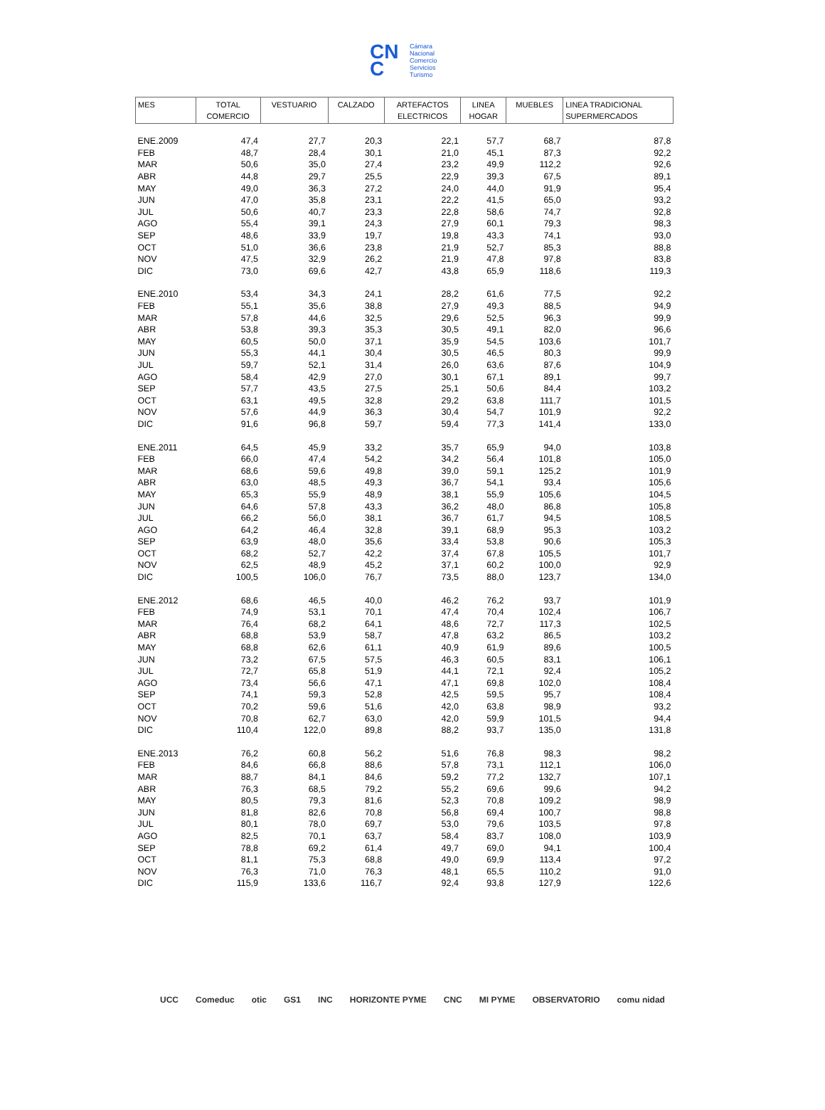CN
C
Cámara
Nacional
Comercio
Servicios
Turismo
| MES | TOTAL COMERCIO | VESTUARIO | CALZADO | ARTEFACTOS ELECTRICOS | LINEA HOGAR | MUEBLES | LINEA TRADICIONAL SUPERMERCADOS |
| --- | --- | --- | --- | --- | --- | --- | --- |
| ENE.2009 | 47,4 | 27,7 | 20,3 | 22,1 | 57,7 | 68,7 | 87,8 |
| FEB | 48,7 | 28,4 | 30,1 | 21,0 | 45,1 | 87,3 | 92,2 |
| MAR | 50,6 | 35,0 | 27,4 | 23,2 | 49,9 | 112,2 | 92,6 |
| ABR | 44,8 | 29,7 | 25,5 | 22,9 | 39,3 | 67,5 | 89,1 |
| MAY | 49,0 | 36,3 | 27,2 | 24,0 | 44,0 | 91,9 | 95,4 |
| JUN | 47,0 | 35,8 | 23,1 | 22,2 | 41,5 | 65,0 | 93,2 |
| JUL | 50,6 | 40,7 | 23,3 | 22,8 | 58,6 | 74,7 | 92,8 |
| AGO | 55,4 | 39,1 | 24,3 | 27,9 | 60,1 | 79,3 | 98,3 |
| SEP | 48,6 | 33,9 | 19,7 | 19,8 | 43,3 | 74,1 | 93,0 |
| OCT | 51,0 | 36,6 | 23,8 | 21,9 | 52,7 | 85,3 | 88,8 |
| NOV | 47,5 | 32,9 | 26,2 | 21,9 | 47,8 | 97,8 | 83,8 |
| DIC | 73,0 | 69,6 | 42,7 | 43,8 | 65,9 | 118,6 | 119,3 |
| ENE.2010 | 53,4 | 34,3 | 24,1 | 28,2 | 61,6 | 77,5 | 92,2 |
| FEB | 55,1 | 35,6 | 38,8 | 27,9 | 49,3 | 88,5 | 94,9 |
| MAR | 57,8 | 44,6 | 32,5 | 29,6 | 52,5 | 96,3 | 99,9 |
| ABR | 53,8 | 39,3 | 35,3 | 30,5 | 49,1 | 82,0 | 96,6 |
| MAY | 60,5 | 50,0 | 37,1 | 35,9 | 54,5 | 103,6 | 101,7 |
| JUN | 55,3 | 44,1 | 30,4 | 30,5 | 46,5 | 80,3 | 99,9 |
| JUL | 59,7 | 52,1 | 31,4 | 26,0 | 63,6 | 87,6 | 104,9 |
| AGO | 58,4 | 42,9 | 27,0 | 30,1 | 67,1 | 89,1 | 99,7 |
| SEP | 57,7 | 43,5 | 27,5 | 25,1 | 50,6 | 84,4 | 103,2 |
| OCT | 63,1 | 49,5 | 32,8 | 29,2 | 63,8 | 111,7 | 101,5 |
| NOV | 57,6 | 44,9 | 36,3 | 30,4 | 54,7 | 101,9 | 92,2 |
| DIC | 91,6 | 96,8 | 59,7 | 59,4 | 77,3 | 141,4 | 133,0 |
| ENE.2011 | 64,5 | 45,9 | 33,2 | 35,7 | 65,9 | 94,0 | 103,8 |
| FEB | 66,0 | 47,4 | 54,2 | 34,2 | 56,4 | 101,8 | 105,0 |
| MAR | 68,6 | 59,6 | 49,8 | 39,0 | 59,1 | 125,2 | 101,9 |
| ABR | 63,0 | 48,5 | 49,3 | 36,7 | 54,1 | 93,4 | 105,6 |
| MAY | 65,3 | 55,9 | 48,9 | 38,1 | 55,9 | 105,6 | 104,5 |
| JUN | 64,6 | 57,8 | 43,3 | 36,2 | 48,0 | 86,8 | 105,8 |
| JUL | 66,2 | 56,0 | 38,1 | 36,7 | 61,7 | 94,5 | 108,5 |
| AGO | 64,2 | 46,4 | 32,8 | 39,1 | 68,9 | 95,3 | 103,2 |
| SEP | 63,9 | 48,0 | 35,6 | 33,4 | 53,8 | 90,6 | 105,3 |
| OCT | 68,2 | 52,7 | 42,2 | 37,4 | 67,8 | 105,5 | 101,7 |
| NOV | 62,5 | 48,9 | 45,2 | 37,1 | 60,2 | 100,0 | 92,9 |
| DIC | 100,5 | 106,0 | 76,7 | 73,5 | 88,0 | 123,7 | 134,0 |
| ENE.2012 | 68,6 | 46,5 | 40,0 | 46,2 | 76,2 | 93,7 | 101,9 |
| FEB | 74,9 | 53,1 | 70,1 | 47,4 | 70,4 | 102,4 | 106,7 |
| MAR | 76,4 | 68,2 | 64,1 | 48,6 | 72,7 | 117,3 | 102,5 |
| ABR | 68,8 | 53,9 | 58,7 | 47,8 | 63,2 | 86,5 | 103,2 |
| MAY | 68,8 | 62,6 | 61,1 | 40,9 | 61,9 | 89,6 | 100,5 |
| JUN | 73,2 | 67,5 | 57,5 | 46,3 | 60,5 | 83,1 | 106,1 |
| JUL | 72,7 | 65,8 | 51,9 | 44,1 | 72,1 | 92,4 | 105,2 |
| AGO | 73,4 | 56,6 | 47,1 | 47,1 | 69,8 | 102,0 | 108,4 |
| SEP | 74,1 | 59,3 | 52,8 | 42,5 | 59,5 | 95,7 | 108,4 |
| OCT | 70,2 | 59,6 | 51,6 | 42,0 | 63,8 | 98,9 | 93,2 |
| NOV | 70,8 | 62,7 | 63,0 | 42,0 | 59,9 | 101,5 | 94,4 |
| DIC | 110,4 | 122,0 | 89,8 | 88,2 | 93,7 | 135,0 | 131,8 |
| ENE.2013 | 76,2 | 60,8 | 56,2 | 51,6 | 76,8 | 98,3 | 98,2 |
| FEB | 84,6 | 66,8 | 88,6 | 57,8 | 73,1 | 112,1 | 106,0 |
| MAR | 88,7 | 84,1 | 84,6 | 59,2 | 77,2 | 132,7 | 107,1 |
| ABR | 76,3 | 68,5 | 79,2 | 55,2 | 69,6 | 99,6 | 94,2 |
| MAY | 80,5 | 79,3 | 81,6 | 52,3 | 70,8 | 109,2 | 98,9 |
| JUN | 81,8 | 82,6 | 70,8 | 56,8 | 69,4 | 100,7 | 98,8 |
| JUL | 80,1 | 78,0 | 69,7 | 53,0 | 79,6 | 103,5 | 97,8 |
| AGO | 82,5 | 70,1 | 63,7 | 58,4 | 83,7 | 108,0 | 103,9 |
| SEP | 78,8 | 69,2 | 61,4 | 49,7 | 69,0 | 94,1 | 100,4 |
| OCT | 81,1 | 75,3 | 68,8 | 49,0 | 69,9 | 113,4 | 97,2 |
| NOV | 76,3 | 71,0 | 76,3 | 48,1 | 65,5 | 110,2 | 91,0 |
| DIC | 115,9 | 133,6 | 116,7 | 92,4 | 93,8 | 127,9 | 122,6 |
UCC Comeduc otic GS1 INC HORIZONTE PYME CNC MI PYME OBSERVATORIO comu nidad